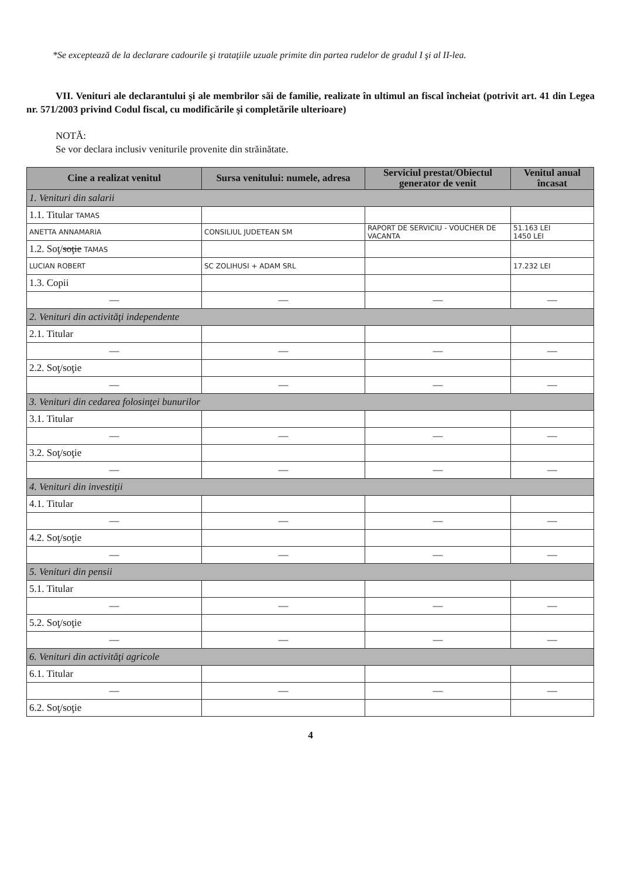*Se exceptează de la declarare cadourile şi trataţiile uzuale primite din partea rudelor de gradul I şi al II-lea.
VII. Venituri ale declarantului şi ale membrilor săi de familie, realizate în ultimul an fiscal încheiat (potrivit art. 41 din Legea nr. 571/2003 privind Codul fiscal, cu modificările şi completările ulterioare)
NOTĂ:
Se vor declara inclusiv veniturile provenite din străinătate.
| Cine a realizat venitul | Sursa venitului: numele, adresa | Serviciul prestat/Obiectul generator de venit | Venitul anual încasat |
| --- | --- | --- | --- |
| 1. Venituri din salarii | | | |
| 1.1. Titular TAMAS | | | |
| ANETTA ANNAMARIA | CONSILIUL JUDETEAN SM | RAPORT DE SERVICIU - VOUCHER DE VACANTA | 51.163 LEI 1450 LEI |
| 1.2. Soţ/ soţie TAMAS | | | |
| LUCIAN ROBERT | SC ZOLIHUSI + ADAM SRL | | 17.232 LEI |
| 1.3. Copii | | | |
| — | — | — | — |
| 2. Venituri din activităţi independente | | | |
| 2.1. Titular | | | |
| — | — | — | — |
| 2.2. Soţ/soţie | | | |
| — | — | — | — |
| 3. Venituri din cedarea folosinţei bunurilor | | | |
| 3.1. Titular | | | |
| — | — | — | — |
| 3.2. Soţ/soţie | | | |
| — | — | — | — |
| 4. Venituri din investiţii | | | |
| 4.1. Titular | | | |
| — | — | — | — |
| 4.2. Soţ/soţie | | | |
| — | — | — | — |
| 5. Venituri din pensii | | | |
| 5.1. Titular | | | |
| — | — | — | — |
| 5.2. Soţ/soţie | | | |
| — | — | — | — |
| 6. Venituri din activităţi agricole | | | |
| 6.1. Titular | | | |
| — | — | — | — |
| 6.2. Soţ/soţie | | | |
4